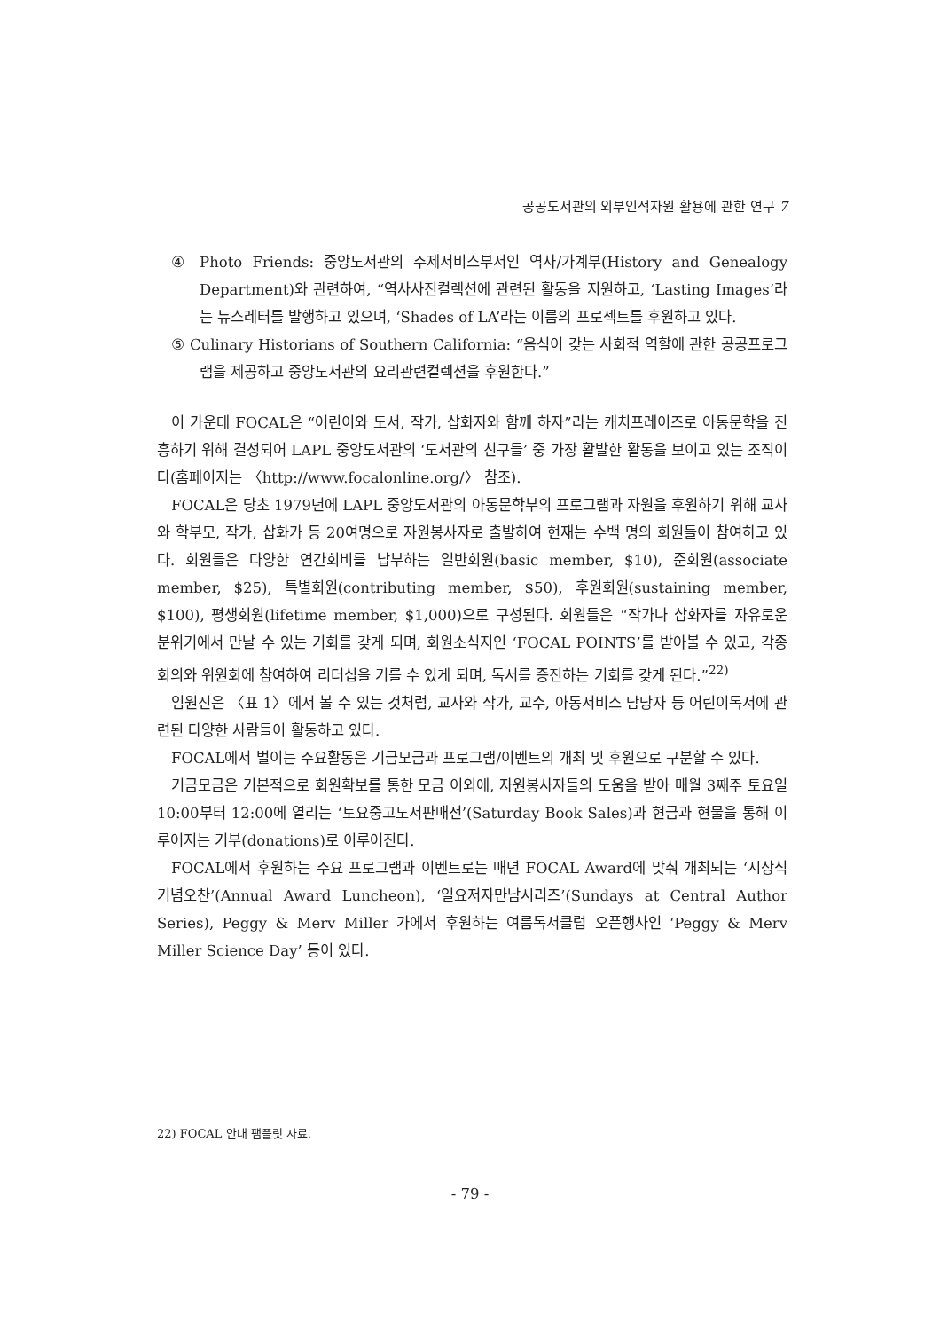공공도서관의 외부인적자원 활용에 관한 연구 7
④ Photo Friends: 중앙도서관의 주제서비스부서인 역사/가계부(History and Genealogy Department)와 관련하여, “역사사진컬렉션에 관련된 활동을 지원하고, ‘Lasting Images’라는 뉴스레터를 발행하고 있으며, ‘Shades of LA’라는 이름의 프로젝트를 후원하고 있다.
⑤ Culinary Historians of Southern California: “음식이 갖는 사회적 역할에 관한 공공프로그램을 제공하고 중앙도서관의 요리관련컬렉션을 후원한다.”
이 가운데 FOCAL은 “어린이와 도서, 작가, 삽화자와 함께 하자”라는 캐치프레이즈로 아동문학을 진흥하기 위해 결성되어 LAPL 중앙도서관의 ‘도서관의 친구들’ 중 가장 활발한 활동을 보이고 있는 조직이다(홈페이지는 〈http://www.focalonline.org/〉 참조).
FOCAL은 당초 1979년에 LAPL 중앙도서관의 아동문학부의 프로그램과 자원을 후원하기 위해 교사와 학부모, 작가, 삽화가 등 20여명으로 자원봉사자로 출발하여 현재는 수백 명의 회원들이 참여하고 있다. 회원들은 다양한 연간회비를 납부하는 일반회원(basic member, $10), 준회원(associate member, $25), 특별회원(contributing member, $50), 후원회원(sustaining member, $100), 평생회원(lifetime member, $1,000)으로 구성된다. 회원들은 “작가나 삽화자를 자유로운 분위기에서 만날 수 있는 기회를 갖게 되며, 회원소식지인 ‘FOCAL POINTS’를 받아볼 수 있고, 각종 회의와 위원회에 참여하여 리더십을 기를 수 있게 되며, 독서를 증진하는 기회를 갖게 된다.”<sup>22)</sup>
임원진은 〈표 1〉에서 볼 수 있는 것처럼, 교사와 작가, 교수, 아동서비스 담당자 등 어린이독서에 관련된 다양한 사람들이 활동하고 있다.
FOCAL에서 벌이는 주요활동은 기금모금과 프로그램/이벤트의 개최 및 후원으로 구분할 수 있다.
기금모금은 기본적으로 회원확보를 통한 모금 이외에, 자원봉사자들의 도움을 받아 매월 3째주 토요일 10:00부터 12:00에 열리는 ‘토요중고도서판매전’(Saturday Book Sales)과 현금과 현물을 통해 이루어지는 기부(donations)로 이루어진다.
FOCAL에서 후원하는 주요 프로그램과 이벤트로는 매년 FOCAL Award에 맞춰 개최되는 ‘시상식기념오찬’(Annual Award Luncheon), ‘일요저자만남시리즈’(Sundays at Central Author Series), Peggy & Merv Miller 가에서 후원하는 여름독서클럽 오픈행사인 ‘Peggy & Merv Miller Science Day’ 등이 있다.
22) FOCAL 안내 팸플릿 자료.
- 79 -